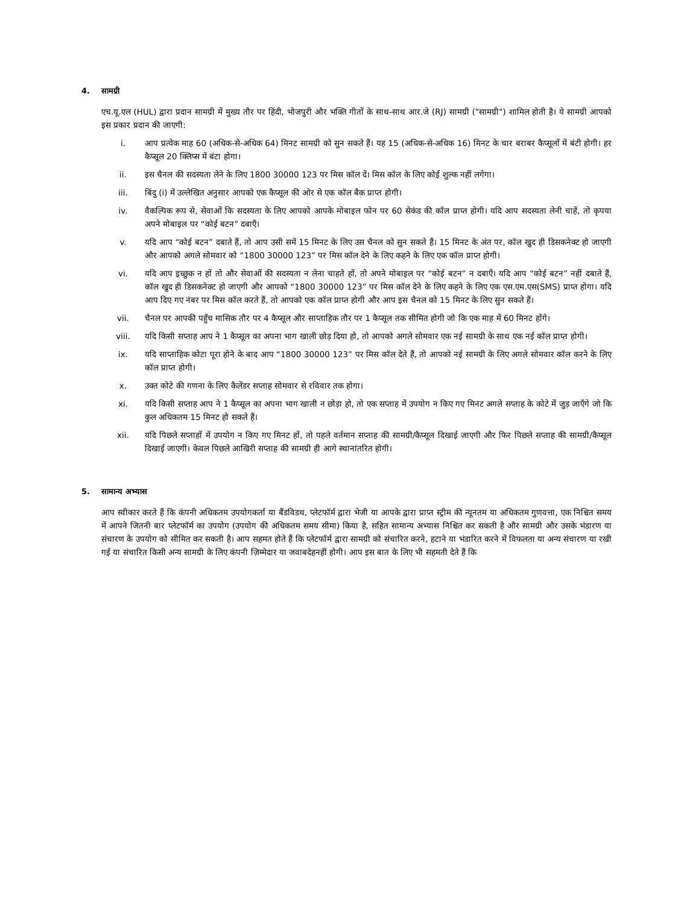4. सामग्री
एच.यू.एल (HUL) द्वारा प्रदान सामग्री में मुख्य तौर पर हिंदी, भोजपुरी और भक्ति गीतों के साथ-साथ आर.जे (RJ) सामग्री ("सामग्री") शामिल होती है। ये सामग्री आपको इस प्रकार प्रदान की जाएगी:
i. आप प्रत्येक माह 60 (अधिक-से-अधिक 64) मिनट सामग्री को सुन सकते हैं। यह 15 (अधिक-से-अधिक 16) मिनट के चार बराबर कैप्सूलों में बंटी होगी। हर कैप्सूल 20 क्लिप्स में बंटा होगा।
ii. इस चैनल की सदस्यता लेने के लिए 1800 30000 123 पर मिस कॉल दें। मिस कॉल के लिए कोई शुल्क नहीं लगेगा।
iii. बिंदु (i) में उल्लेखित अनुसार आपको एक कैप्सूल की ओर से एक कॉल बैक प्राप्त होगी।
iv. वैकल्पिक रूप से, सेवाओं कि सदस्यता के लिए आपको आपके मोबाइल फोन पर 60 सेकंड की कॉल प्राप्त होगी। यदि आप सदस्यता लेनी चाहें, तो कृपया अपने मोबाइल पर “कोई बटन” दबाएँ।
v. यदि आप “कोई बटन” दबाते हैं, तो आप उसी समें 15 मिनट के लिए उस चैनल को सुन सकते हैं। 15 मिनट के अंत पर, कॉल खुद ही डिसकनेक्ट हो जाएगी और आपको अगले सोमवार को “1800 30000 123” पर मिस कॉल देने के लिए कहने के लिए एक कॉल प्राप्त होगी।
vi. यदि आप इच्छुक न हों तो और सेवाओं की सदस्यता न लेना चाहते हों, तो अपने मोबाइल पर “कोई बटन” न दबाएँ। यदि आप “कोई बटन” नहीं दबाते हैं, कॉल खुद ही डिसकनेक्ट हो जाएगी और आपको “1800 30000 123” पर मिस कॉल देने के लिए कहने के लिए एक एस.एम.एस(SMS) प्राप्त होगा। यदि आप दिए गए नंबर पर मिस कॉल करते हैं, तो आपको एक कॉल प्राप्त होगी और आप इस चैनल को 15 मिनट के लिए सुन सकते हैं।
vii. चैनल पर आपकी पहुँच मासिक तौर पर 4 कैप्सूल और साप्ताहिक तौर पर 1 कैप्सूल तक सीमित होगी जो कि एक माह में 60 मिनट होंगे।
viii. यदि किसी सप्ताह आप ने 1 कैप्सूल का अपना भाग खाली छोड़ दिया हो, तो आपको अगले सोमवार एक नई सामग्री के साथ एक नई कॉल प्राप्त होगी।
ix. यदि साप्ताहिक कोटा पूरा होने के बाद आप “1800 30000 123” पर मिस कॉल देते हैं, तो आपको नई सामग्री के लिए अगले सोमवार कॉल करने के लिए कॉल प्राप्त होगी।
x. उक्त कोटे की गणना के लिए कैलेंडर सप्ताह सोमवार से रविवार तक होगा।
xi. यदि किसी सप्ताह आप ने 1 कैप्सूल का अपना भाग खाली न छोड़ा हो, तो एक सप्ताह में उपयोग न किए गए मिनट अगले सप्ताह के कोटे में जुड़ जाएँगे जो कि कुल अधिकतम 15 मिनट हो सकते हैं।
xii. यदि पिछले सप्ताहों में उपयोग न किए गए मिनट हों, तो पहले वर्तमान सप्ताह की सामग्री/कैप्सूल दिखाई जाएगी और फिर पिछले सप्ताह की सामग्री/कैप्सूल दिखाई जाएगी। केवल पिछले आखिरी सप्ताह की सामग्री ही आगे स्थानांतरित होगी।
5. सामान्य अभ्यास
आप स्वीकार करते हैं कि कंपनी अधिकतम उपयोगकर्ता या बैंडविडथ, प्लेटफॉर्म द्वारा भेजी या आपके द्वारा प्राप्त स्ट्रीम की न्यूनतम या अधिकतम गुणवत्ता, एक निश्चित समय में आपने जितनी बार प्लेटफॉर्म का उपयोग (उपयोग की अधिकतम समय सीमा) किया है, सहित सामान्य अभ्यास निश्चित कर सकती है और सामग्री और उसके भंडारण या संचारण के उपयोग को सीमित कर सकती है। आप सहमत होते हैं कि प्लेटफॉर्म द्वारा सामग्री को संचारित करने, हटाने या भंडारित करने में विफलता या अन्य संचारण या रखी गई या संचारित किसी अन्य सामग्री के लिए कंपनी ज़िम्मेदार या जवाबदेहनहीं होगी। आप इस बात के लिए भी सहमती देते हैं कि